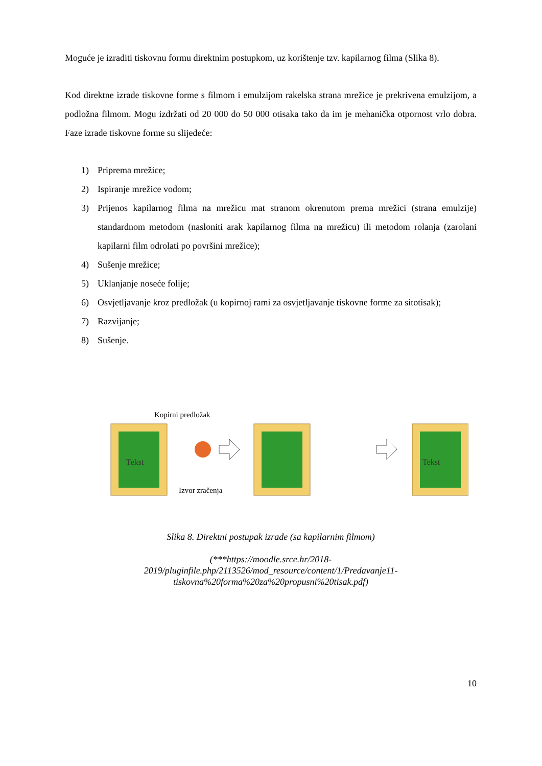Moguće je izraditi tiskovnu formu direktnim postupkom, uz korištenje tzv. kapilarnog filma (Slika 8).
Kod direktne izrade tiskovne forme s filmom i emulzijom rakelska strana mrežice je prekrivena emulzijom, a podložna filmom. Mogu izdržati od 20 000 do 50 000 otisaka tako da im je mehanička otpornost vrlo dobra. Faze izrade tiskovne forme su slijedeće:
1) Priprema mrežice;
2) Ispiranje mrežice vodom;
3) Prijenos kapilarnog filma na mrežicu mat stranom okrenutom prema mrežici (strana emulzije) standardnom metodom (nasloniti arak kapilarnog filma na mrežicu) ili metodom rolanja (zarolani kapilarni film odrolati po površini mrežice);
4) Sušenje mrežice;
5) Uklanjanje noseće folije;
6) Osvjetljavanje kroz predložak (u kopirnoj rami za osvjetljavanje tiskovne forme za sitotisak);
7) Razvijanje;
8) Sušenje.
Kopirni predložak
Tekst
Izvor zračenja
Tekst
Slika 8. Direktni postupak izrade (sa kapilarnim filmom)
(***https://moodle.srce.hr/2018-
2019/pluginfile.php/2113526/mod_resource/content/1/Predavanje11-
tiskovna%20forma%20za%20propusni%20tisak.pdf)
10